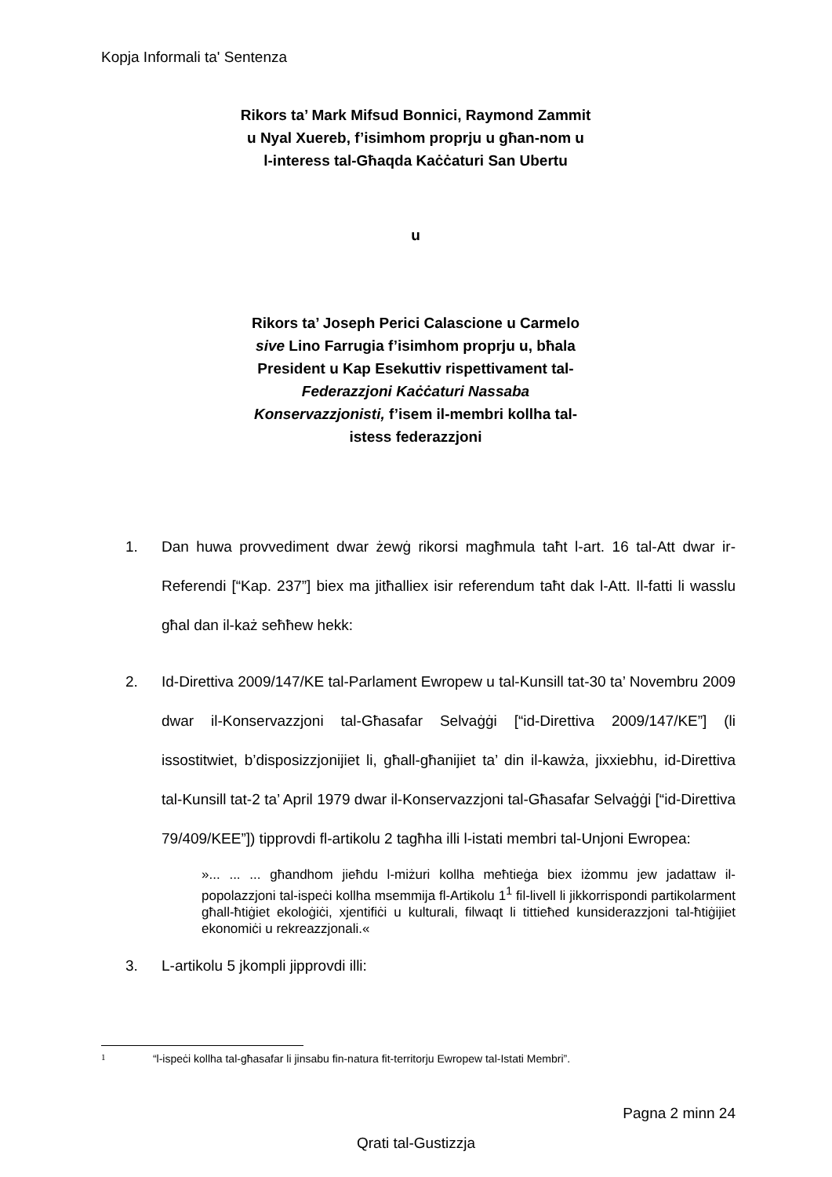Kopja Informali ta' Sentenza
Rikors ta’ Mark Mifsud Bonnici, Raymond Zammit
u Nyal Xuereb, f’isimhom proprju u għan-nom u
l-interess tal-Għaqda Kaċċaturi San Ubertu
u
Rikors ta’ Joseph Perici Calascione u Carmelo
sive Lino Farrugia f’isimhom proprju u, bħala
President u Kap Esekuttiv rispettivament tal-
Federazzjoni Kaċċaturi Nassaba
Konservazzjonisti, f’isem il-membri kollha tal-
istess federazzjoni
1. Dan huwa provvediment dwar żewġ rikorsi magħmula taħt l-art. 16 tal-Att dwar ir-Referendi [“Kap. 237”] biex ma jitħalliex isir referendum taħt dak l-Att. Il-fatti li wasslu għal dan il-każ seħħew hekk:
2. Id-Direttiva 2009/147/KE tal-Parlament Ewropew u tal-Kunsill tat-30 ta’ Novembru 2009 dwar il-Konservazzjoni tal-Għasafar Selvaġġi [“id-Direttiva 2009/147/KE”] (li issostitwiet, b’disposizzjonijiet li, għall-għanijiet ta’ din il-kawża, jixxiebhu, id-Direttiva tal-Kunsill tat-2 ta’ April 1979 dwar il-Konservazzjoni tal-Għasafar Selvaġġi [“id-Direttiva 79/409/KEE”]) tipprovdi fl-artikolu 2 tagħha illi l-istati membri tal-Unjoni Ewropea:
»... ... ... għandhom jieħdu l-miżuri kollha meħtieġa biex iżommu jew jadattaw il-popolazzjoni tal-ispeċi kollha msemmija fl-Artikolu 1<sup>1</sup> fil-livell li jikkorrispondi partikolarment għall-ħtiġiet ekoloġiċi, xjentifiċi u kulturali, filwaqt li tittieħed kunsiderazzjoni tal-ħtiġijiet ekonomiċi u rekreazzjonali.«
3. L-artikolu 5 jkompli jipprovdi illi:
1 “l-ispeċi kollha tal-għasafar li jinsabu fin-natura fit-territorju Ewropew tal-Istati Membri”.
Pagna 2 minn 24
Qrati tal-Gustizzja